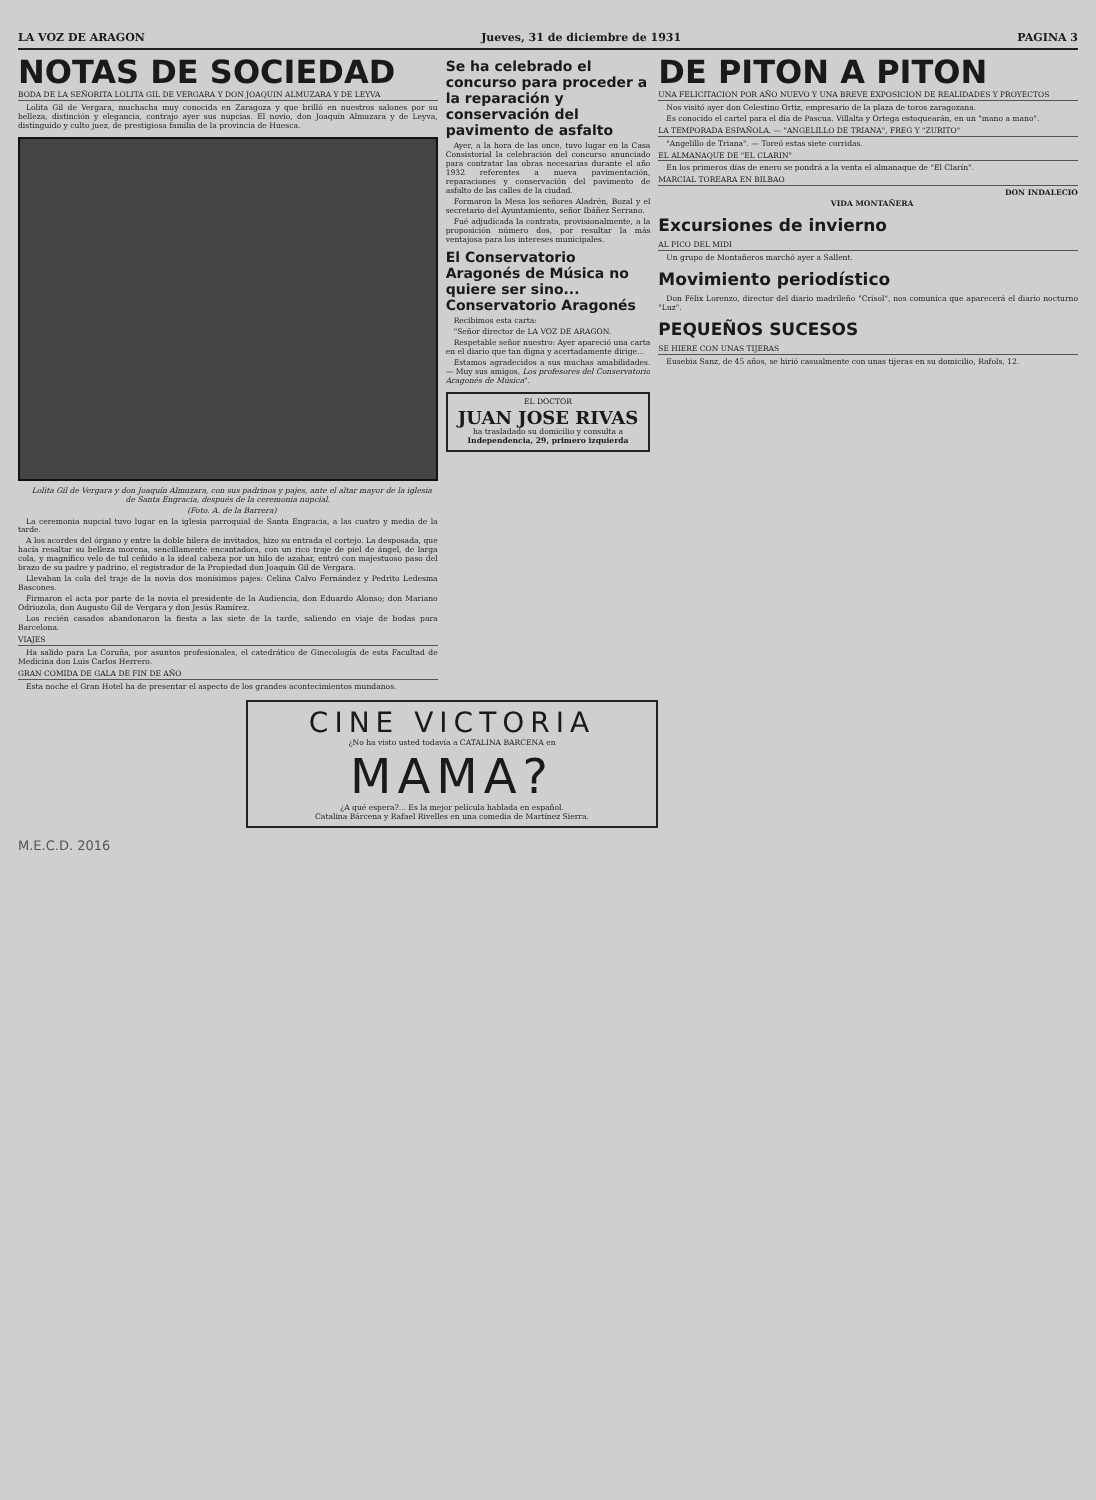LA VOZ DE ARAGON Jueves, 31 de diciembre de 1931 PAGINA 3
NOTAS DE SOCIEDAD
BODA DE LA SEÑORITA LOLITA GIL DE VERGARA Y DON JOAQUIN ALMUZARA Y DE LEYVA
Lolita Gil de Vergara, muchacha muy conocida en Zaragoza y que brilló en nuestros salones por su belleza, distinción y elegancia, contrajo ayer sus nupcias. El novio, don Joaquín Almuzara y de Leyva, distinguido y culto juez, de prestigiosa familia de la provincia de Huesca.
Lolita Gil de Vergara y don Joaquín Almuzara, con sus padrinos y pajes, ante el altar mayor de la iglesia de Santa Engracia, después de la ceremonia nupcial.
(Foto. A. de la Barrera)
La ceremonia nupcial tuvo lugar en la iglesia parroquial de Santa Engracia, a las cuatro y media de la tarde.
A los acordes del órgano y entre la doble hilera de invitados, hizo su entrada el cortejo. La desposada, que hacía resaltar su belleza morena, sencillamente encantadora, con un rico traje de piel de ángel, de larga cola, y magnífico velo de tul ceñido a la ideal cabeza por un hilo de azahar, entró con majestuoso paso del brazo de su padre y padrino, el registrador de la Propiedad don Joaquín Gil de Vergara.
Llevaban la cola del traje de la novia dos monísimos pajes: Celina Calvo Fernández y Pedrito Ledesma Bascones.
Firmaron el acta por parte de la novia el presidente de la Audiencia, don Eduardo Alonso; don Mariano Odriozola, don Augusto Gil de Vergara y don Jesús Ramírez.
Los recién casados abandonaron la fiesta a las siete de la tarde, saliendo en viaje de bodas para Barcelona.
VIAJES
Ha salido para La Coruña, por asuntos profesionales, el catedrático de Ginecología de esta Facultad de Medicina don Luis Carlos Herrero.
GRAN COMIDA DE GALA DE FIN DE AÑO
Esta noche el Gran Hotel ha de presentar el aspecto de los grandes acontecimientos mundanos.
Se ha celebrado el concurso para proceder a la reparación y conservación del pavimento de asfalto
Ayer, a la hora de las once, tuvo lugar en la Casa Consistorial la celebración del concurso anunciado para contratar las obras necesarias durante el año 1932 referentes a nueva pavimentación, reparaciones y conservación del pavimento de asfalto de las calles de la ciudad.
Formaron la Mesa los señores Aladrén, Bozal y el secretario del Ayuntamiento, señor Ibáñez Serrano.
Fué adjudicada la contrata, provisionalmente, a la proposición número dos, por resultar la más ventajosa para los intereses municipales.
El Conservatorio Aragonés de Música no quiere ser sino... Conservatorio Aragonés
Recibimos esta carta:
"Señor director de LA VOZ DE ARAGON.
Respetable señor nuestro: Ayer apareció una carta en el diario que tan digna y acertadamente dirige...
Estamos agradecidos a sus muchas amabilidades. — Muy sus amigos, Los profesores del Conservatorio Aragonés de Música".
EL DOCTOR
JUAN JOSE RIVAS
ha trasladado su domicilio y consulta a
Independencia, 29, primero izquierda
DE PITON A PITON
UNA FELICITACION POR AÑO NUEVO Y UNA BREVE EXPOSICION DE REALIDADES Y PROYECTOS
Nos visitó ayer don Celestino Ortiz, empresario de la plaza de toros zaragozana.
Es conocido el cartel para el día de Pascua. Villalta y Ortega estoquearán, en un "mano a mano".
LA TEMPORADA ESPAÑOLA. — "ANGELILLO DE TRIANA", FREG Y "ZURITO"
"Angelillo de Triana". — Toreó estas siete corridas.
EL ALMANAQUE DE "EL CLARIN"
En los primeros días de enero se pondrá a la venta el almanaque de "El Clarín".
MARCIAL TOREARA EN BILBAO
DON INDALECIO
VIDA MONTAÑERA
Excursiones de invierno
AL PICO DEL MIDI
Un grupo de Montañeros marchó ayer a Sallent.
Movimiento periodístico
Don Félix Lorenzo, director del diario madrileño "Crisol", nos comunica que aparecerá el diario nocturno "Luz".
PEQUEÑOS SUCESOS
SE HIERE CON UNAS TIJERAS
Eusebia Sanz, de 45 años, se hirió casualmente con unas tijeras en su domicilio, Rafols, 12.
CINE VICTORIA
¿No ha visto usted todavía a CATALINA BARCENA en
MAMA?
¿A qué espera?... Es la mejor película hablada en español.
Catalina Bárcena y Rafael Rivelles en una comedia de Martínez Sierra.
M.E.C.D. 2016